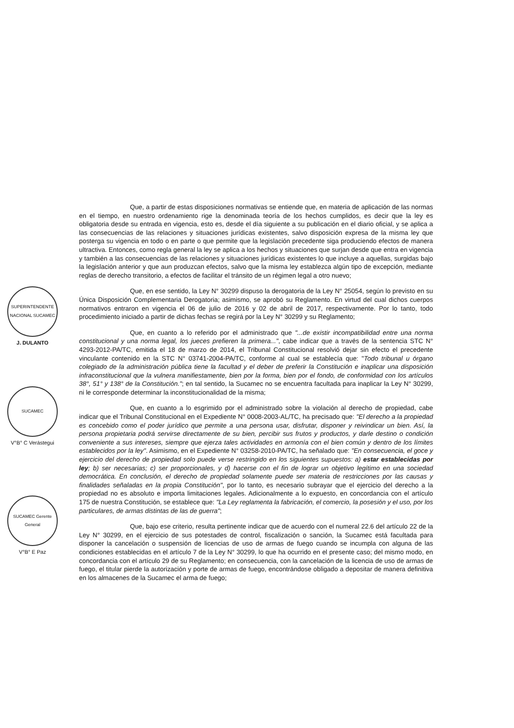Que, a partir de estas disposiciones normativas se entiende que, en materia de aplicación de las normas en el tiempo, en nuestro ordenamiento rige la denominada teoría de los hechos cumplidos, es decir que la ley es obligatoria desde su entrada en vigencia, esto es, desde el día siguiente a su publicación en el diario oficial, y se aplica a las consecuencias de las relaciones y situaciones jurídicas existentes, salvo disposición expresa de la misma ley que posterga su vigencia en todo o en parte o que permite que la legislación precedente siga produciendo efectos de manera ultractiva. Entonces, como regla general la ley se aplica a los hechos y situaciones que surjan desde que entra en vigencia y también a las consecuencias de las relaciones y situaciones jurídicas existentes lo que incluye a aquellas, surgidas bajo la legislación anterior y que aun produzcan efectos, salvo que la misma ley establezca algún tipo de excepción, mediante reglas de derecho transitorio, a efectos de facilitar el tránsito de un régimen legal a otro nuevo;
Que, en ese sentido, la Ley N° 30299 dispuso la derogatoria de la Ley N° 25054, según lo previsto en su Única Disposición Complementaria Derogatoria; asimismo, se aprobó su Reglamento. En virtud del cual dichos cuerpos normativos entraron en vigencia el 06 de julio de 2016 y 02 de abril de 2017, respectivamente. Por lo tanto, todo procedimiento iniciado a partir de dichas fechas se regirá por la Ley N° 30299 y su Reglamento;
Que, en cuanto a lo referido por el administrado que "...de existir incompatibilidad entre una norma constitucional y una norma legal, los jueces prefieren la primera...", cabe indicar que a través de la sentencia STC N° 4293-2012-PA/TC, emitida el 18 de marzo de 2014, el Tribunal Constitucional resolvió dejar sin efecto el precedente vinculante contenido en la STC N° 03741-2004-PA/TC, conforme al cual se establecía que: "Todo tribunal u órgano colegiado de la administración pública tiene la facultad y el deber de preferir la Constitución e inaplicar una disposición infraconstitucional que la vulnera manifiestamente, bien por la forma, bien por el fondo, de conformidad con los artículos 38°, 51° y 138° de la Constitución."; en tal sentido, la Sucamec no se encuentra facultada para inaplicar la Ley N° 30299, ni le corresponde determinar la inconstitucionalidad de la misma;
Que, en cuanto a lo esgrimido por el administrado sobre la violación al derecho de propiedad, cabe indicar que el Tribunal Constitucional en el Expediente N° 0008-2003-AL/TC, ha precisado que: "El derecho a la propiedad es concebido como el poder jurídico que permite a una persona usar, disfrutar, disponer y reivindicar un bien. Así, la persona propietaria podrá servirse directamente de su bien, percibir sus frutos y productos, y darle destino o condición conveniente a sus intereses, siempre que ejerza tales actividades en armonía con el bien común y dentro de los límites establecidos por la ley". Asimismo, en el Expediente N° 03258-2010-PA/TC, ha señalado que: "En consecuencia, el goce y ejercicio del derecho de propiedad solo puede verse restringido en los siguientes supuestos: a) estar establecidas por ley; b) ser necesarias; c) ser proporcionales, y d) hacerse con el fin de lograr un objetivo legítimo en una sociedad democrática. En conclusión, el derecho de propiedad solamente puede ser materia de restricciones por las causas y finalidades señaladas en la propia Constitución", por lo tanto, es necesario subrayar que el ejercicio del derecho a la propiedad no es absoluto e importa limitaciones legales. Adicionalmente a lo expuesto, en concordancia con el artículo 175 de nuestra Constitución, se establece que: "La Ley reglamenta la fabricación, el comercio, la posesión y el uso, por los particulares, de armas distintas de las de guerra";
Que, bajo ese criterio, resulta pertinente indicar que de acuerdo con el numeral 22.6 del artículo 22 de la Ley N° 30299, en el ejercicio de sus potestades de control, fiscalización o sanción, la Sucamec está facultada para disponer la cancelación o suspensión de licencias de uso de armas de fuego cuando se incumpla con alguna de las condiciones establecidas en el artículo 7 de la Ley N° 30299, lo que ha ocurrido en el presente caso; del mismo modo, en concordancia con el artículo 29 de su Reglamento; en consecuencia, con la cancelación de la licencia de uso de armas de fuego, el titular pierde la autorización y porte de armas de fuego, encontrándose obligado a depositar de manera definitiva en los almacenes de la Sucamec el arma de fuego;
SUPERINTENDENTE NACIONAL SUCAMEC
J. DULANTO
SUCAMEC
V°B° C Verástegui
SUCAMEC Gerente General
V°B° E Paz